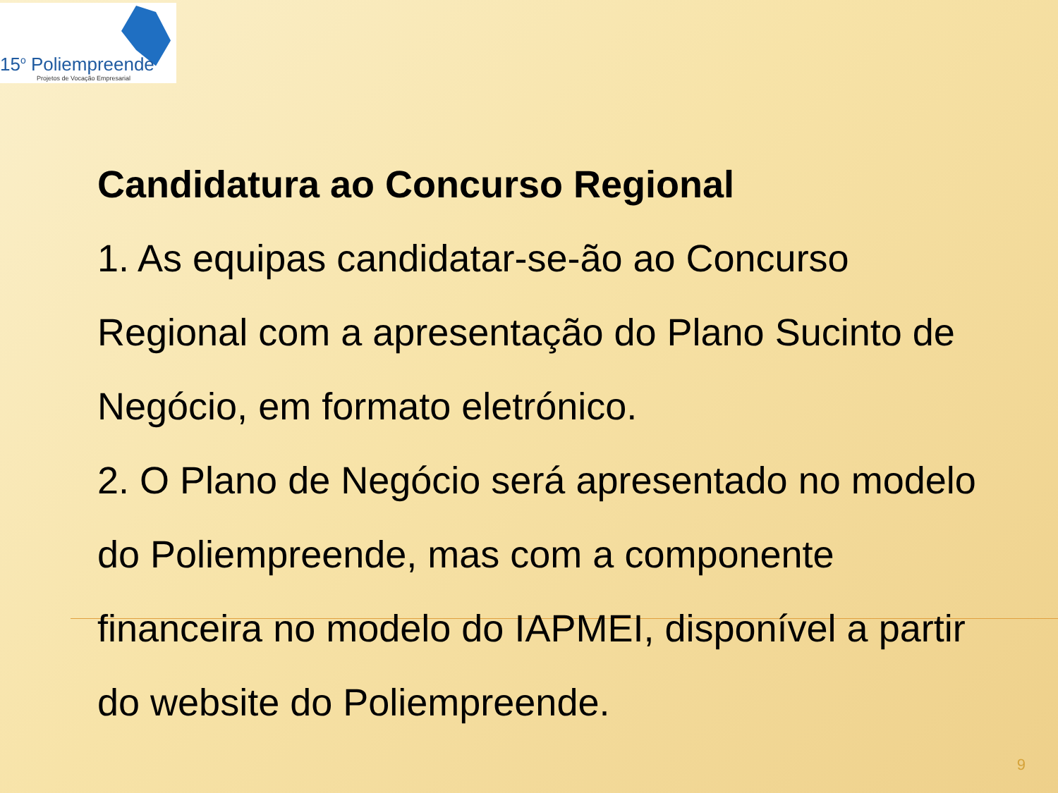15<sup>o</sup> Poliempreende
Projetos de Vocação Empresarial
Candidatura ao Concurso Regional
1. As equipas candidatar-se-ão ao Concurso Regional com a apresentação do Plano Sucinto de Negócio, em formato eletrónico.
2. O Plano de Negócio será apresentado no modelo do Poliempreende, mas com a componente financeira no modelo do IAPMEI, disponível a partir do website do Poliempreende.
9